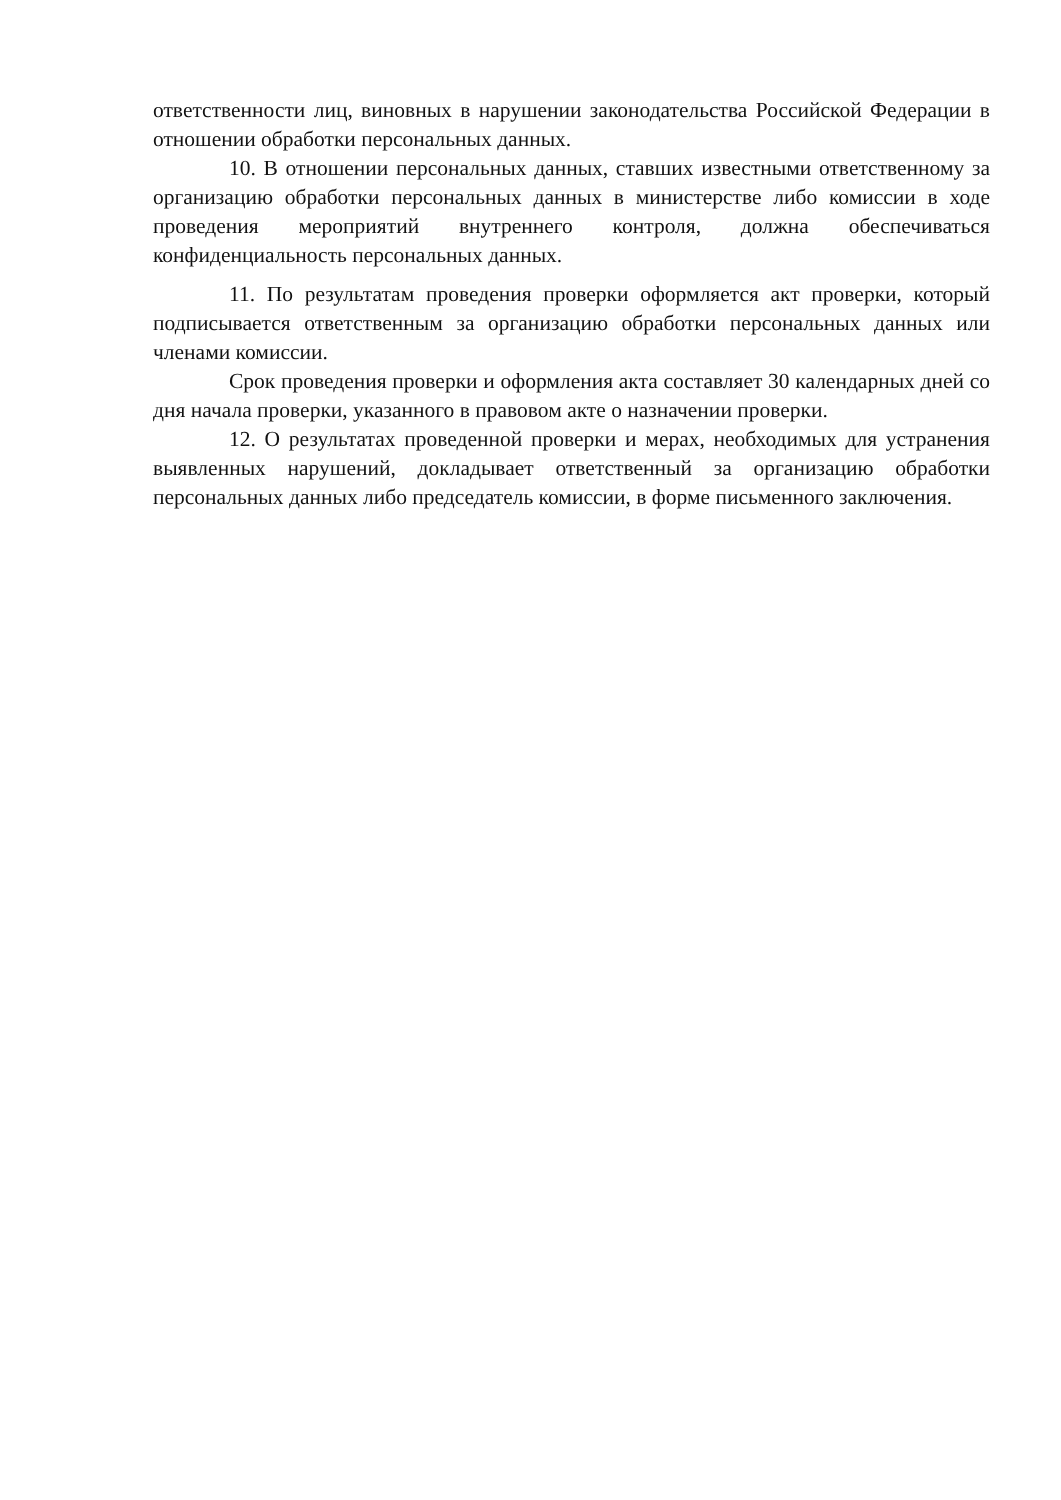ответственности лиц, виновных в нарушении законодательства Российской Федерации в отношении обработки персональных данных.
10. В отношении персональных данных, ставших известными ответственному за организацию обработки персональных данных в министерстве либо комиссии в ходе проведения мероприятий внутреннего контроля, должна обеспечиваться конфиденциальность персональных данных.
11. По результатам проведения проверки оформляется акт проверки, который подписывается ответственным за организацию обработки персональных данных или членами комиссии.
Срок проведения проверки и оформления акта составляет 30 календарных дней со дня начала проверки, указанного в правовом акте о назначении проверки.
12. О результатах проведенной проверки и мерах, необходимых для устранения выявленных нарушений, докладывает ответственный за организацию обработки персональных данных либо председатель комиссии, в форме письменного заключения.